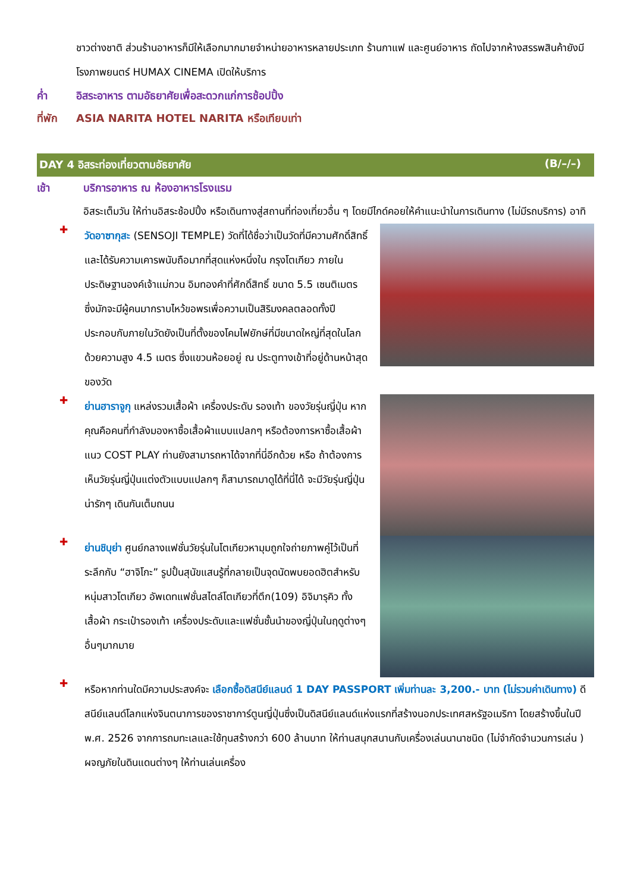ชาวต่างชาติ ส่วนร้านอาหารก็มีให้เลือกมากมายจำหน่ายอาหารหลายประเภท ร้านกาแฟ และศูนย์อาหาร ถัดไปจากห้างสรรพสินค้ายังมีโรงภาพยนตร์ HUMAX CINEMA เปิดให้บริการ
ค่ำ อิสระอาหาร ตามอัธยาศัยเพื่อสะดวกแก่การช้อปปิ้ง
ที่พัก ASIA NARITA HOTEL NARITA หรือเทียบเท่า
DAY 4 อิสระท่องเที่ยวตามอัธยาศัย (B/–/–)
เช้า บริการอาหาร ณ ห้องอาหารโรงแรม
อิสระเต็มวัน ให้ท่านอิสระช้อปปิ้ง หรือเดินทางสู่สถานที่ท่องเที่ยวอื่น ๆ โดยมีไกด์คอยให้คำแนะนำในการเดินทาง (ไม่มีรถบริการ) อาทิ
✚
วัดอาซากุสะ (SENSOJI TEMPLE) วัดที่ได้ชื่อว่าเป็นวัดที่มีความศักดิ์สิทธิ์ และได้รับความเคารพนับถือมากที่สุดแห่งหนึ่งใน กรุงโตเกียว ภายในประดิษฐานองค์เจ้าแม่กวน อิมทองคำที่ศักดิ์สิทธิ์ ขนาด 5.5 เซนติเมตร ซึ่งมักจะมีผู้คนมากราบไหว้ขอพรเพื่อความเป็นสิริมงคลตลอดทั้งปี ประกอบกับภายในวัดยังเป็นที่ตั้งของโคมไฟยักษ์ที่มีขนาดใหญ่ที่สุดในโลกด้วยความสูง 4.5 เมตร ซึ่งแขวนห้อยอยู่ ณ ประตูทางเข้าที่อยู่ด้านหน้าสุดของวัด
✚
ย่านฮาราจูกุ แหล่งรวมเสื้อผ้า เครื่องประดับ รองเท้า ของวัยรุ่นญี่ปุ่น หากคุณคือคนที่กำลังมองหาซื้อเสื้อผ้าแบบแปลกๆ หรือต้องการหาซื้อเสื้อผ้าแนว COST PLAY ท่านยังสามารถหาได้จากที่นี่อีกด้วย หรือ ถ้าต้องการเห็นวัยรุ่นญี่ปุ่นแต่งตัวแบบแปลกๆ ก็สามารถมาดูได้ที่นี่ได้ จะมีวัยรุ่นญี่ปุ่นน่ารักๆ เดินกันเต็มถนน
✚
ย่านชิบุย่า ศูนย์กลางแฟชั่นวัยรุ่นในโตเกียวหามุมถูกใจถ่ายภาพคู่ไว้เป็นที่ระลึกกับ “ฮาจิโกะ” รูปปั้นสุนัขแสนรู้ที่กลายเป็นจุดนัดพบยอดฮิตสำหรับหนุ่มสาวโตเกียว อัพเดทแฟชั่นสไตล์โตเกียวที่ตึก(109) อิจิมารุคิว ทั้งเสื้อผ้า กระเป๋ารองเท้า เครื่องประดับและแฟชั่นชั้นนำของญี่ปุ่นในฤดูต่างๆ อื่นๆมากมาย
✚
หรือหากท่านใดมีความประสงค์จะ เลือกซื้อดิสนีย์แลนด์ 1 DAY PASSPORT เพิ่มท่านละ 3,200.- บาท (ไม่รวมค่าเดินทาง) ดีสนีย์แลนด์โลกแห่งจินตนาการของราชาการ์ตูนญี่ปุ่นซึ่งเป็นดิสนีย์แลนด์แห่งแรกที่สร้างนอกประเทศสหรัฐอเมริกา โดยสร้างขึ้นในปี พ.ศ. 2526 จากการถมทะเลและใช้ทุนสร้างกว่า 600 ล้านบาท ให้ท่านสนุกสนานกับเครื่องเล่นนานาชนิด (ไม่จำกัดจำนวนการเล่น ) ผจญภัยในดินแดนต่างๆ ให้ท่านเล่นเครื่อง